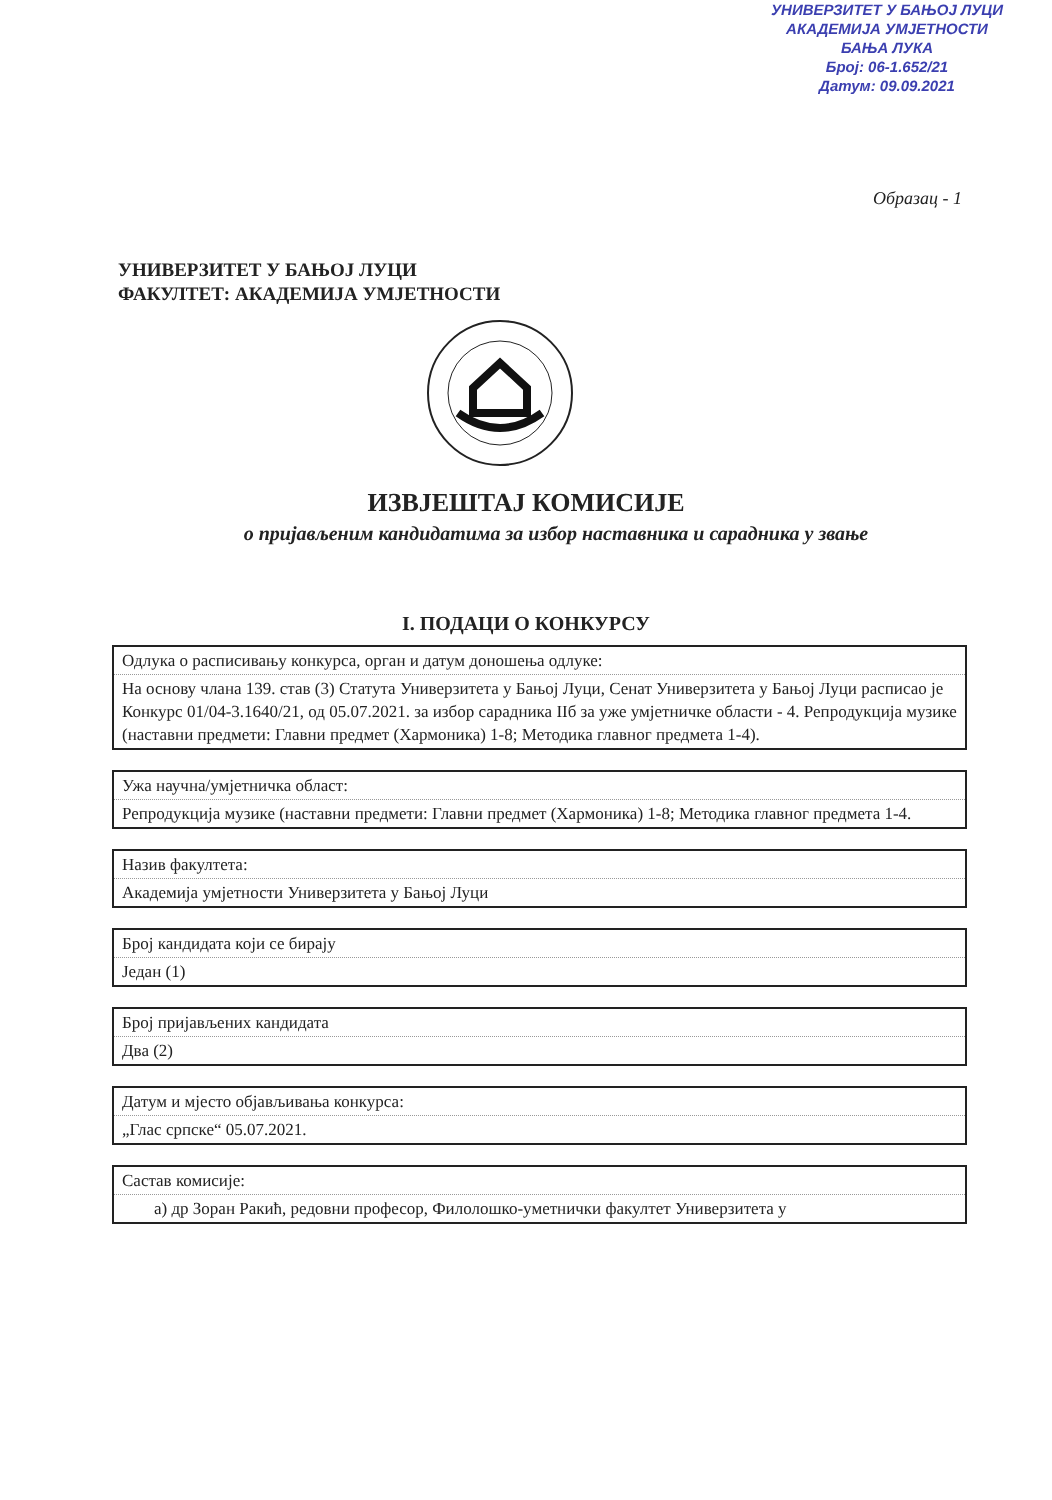УНИВЕРЗИТЕТ У БАЊОЈ ЛУЦИ
АКАДЕМИЈА УМЈЕТНОСТИ
БАЊА ЛУКА
Број: 06-1.652/21
Датум: 09.09.2021
Образац - 1
УНИВЕРЗИТЕТ У БАЊОЈ ЛУЦИ
ФАКУЛТЕТ: АКАДЕМИЈА УМЈЕТНОСТИ
ИЗВЈЕШТАЈ КОМИСИЈЕ
о пријављеним кандидатима за избор наставника и сарадника у звање
I. ПОДАЦИ О КОНКУРСУ
| Одлука о расписивању конкурса, орган и датум доношења одлуке: |
| На основу члана 139. став (3) Статута Универзитета у Бањој Луци, Сенат Универзитета у Бањој Луци расписао је Конкурс 01/04-3.1640/21, од 05.07.2021. за избор сарадника IIб за уже умјетничке области - 4. Репродукција музике (наставни предмети: Главни предмет (Хармоника) 1-8; Методика главног предмета 1-4). |
| Ужа научна/умјетничка област: |
| Репродукција музике (наставни предмети: Главни предмет (Хармоника) 1-8; Методика главног предмета 1-4. |
| Назив факултета: |
| Академија умјетности Универзитета у Бањој Луци |
| Број кандидата који се бирају |
| Један (1) |
| Број пријављених кандидата |
| Два (2) |
| Датум и мјесто објављивања конкурса: |
| „Глас српске“ 05.07.2021. |
| Састав комисије: |
| а) др Зоран Ракић, редовни професор, Филолошко-уметнички факултет Универзитета у |